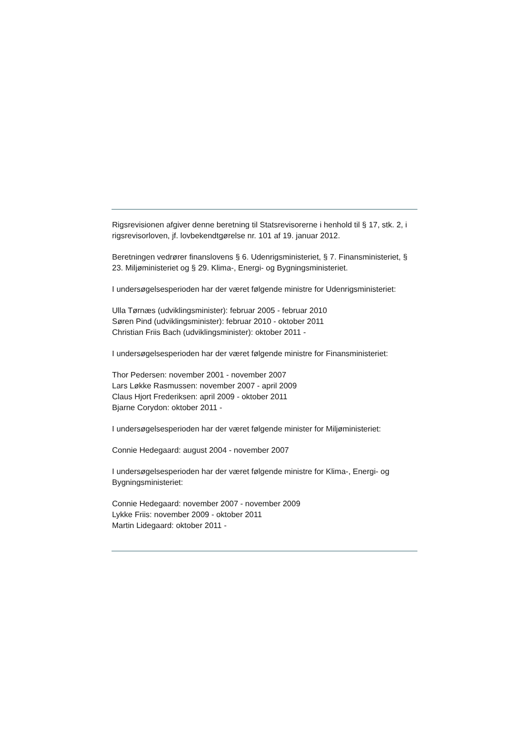Rigsrevisionen afgiver denne beretning til Statsrevisorerne i henhold til § 17, stk. 2, i rigsrevisorloven, jf. lovbekendtgørelse nr. 101 af 19. januar 2012.
Beretningen vedrører finanslovens § 6. Udenrigsministeriet, § 7. Finansministeriet, § 23. Miljøministeriet og § 29. Klima-, Energi- og Bygningsministeriet.
I undersøgelsesperioden har der været følgende ministre for Udenrigsministeriet:
Ulla Tørnæs (udviklingsminister): februar 2005 - februar 2010
Søren Pind (udviklingsminister): februar 2010 - oktober 2011
Christian Friis Bach (udviklingsminister): oktober 2011 -
I undersøgelsesperioden har der været følgende ministre for Finansministeriet:
Thor Pedersen: november 2001 - november 2007
Lars Løkke Rasmussen: november 2007 - april 2009
Claus Hjort Frederiksen: april 2009 - oktober 2011
Bjarne Corydon: oktober 2011 -
I undersøgelsesperioden har der været følgende minister for Miljøministeriet:
Connie Hedegaard: august 2004 - november 2007
I undersøgelsesperioden har der været følgende ministre for Klima-, Energi- og Bygningsministeriet:
Connie Hedegaard: november 2007 - november 2009
Lykke Friis: november 2009 - oktober 2011
Martin Lidegaard: oktober 2011 -